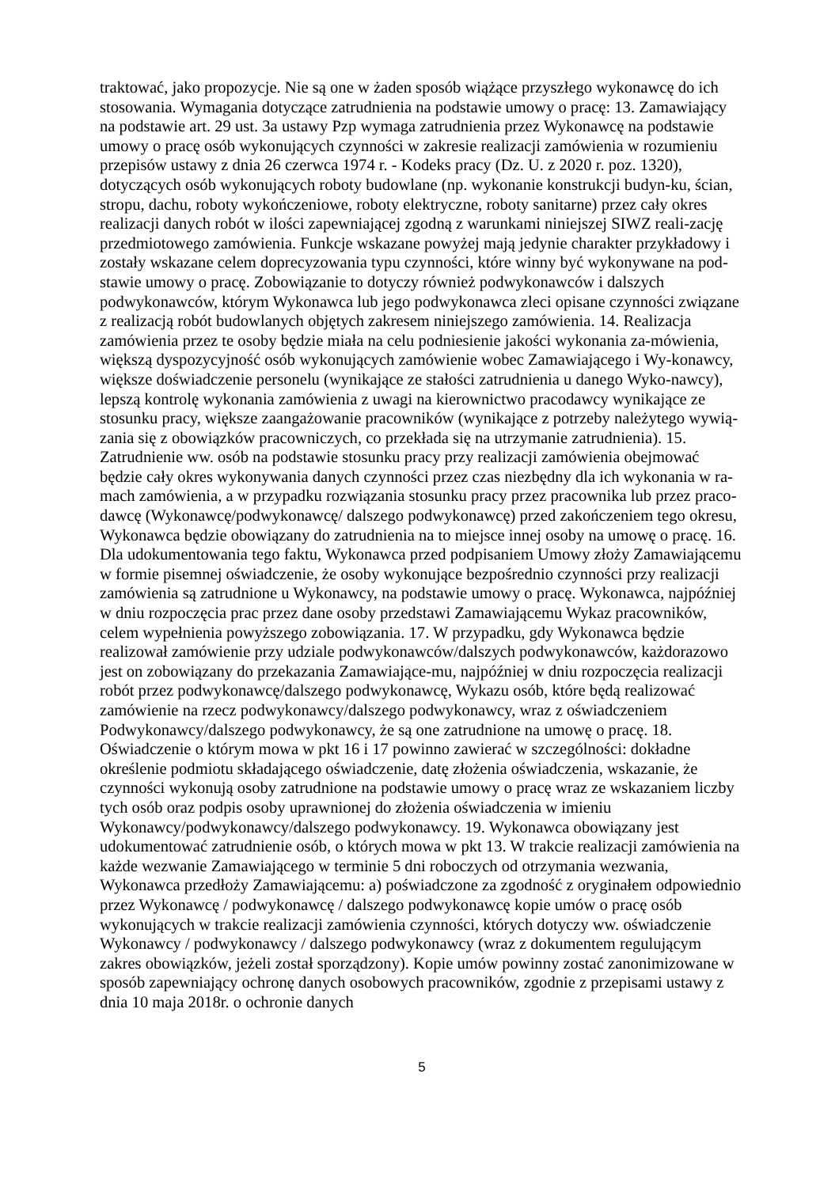traktować, jako propozycje. Nie są one w żaden sposób wiążące przyszłego wykonawcę do ich stosowania. Wymagania dotyczące zatrudnienia na podstawie umowy o pracę: 13. Zamawiający na podstawie art. 29 ust. 3a ustawy Pzp wymaga zatrudnienia przez Wykonawcę na podstawie umowy o pracę osób wykonujących czynności w zakresie realizacji zamówienia w rozumieniu przepisów ustawy z dnia 26 czerwca 1974 r. - Kodeks pracy (Dz. U. z 2020 r. poz. 1320), dotyczących osób wykonujących roboty budowlane (np. wykonanie konstrukcji budyn-ku, ścian, stropu, dachu, roboty wykończeniowe, roboty elektryczne, roboty sanitarne) przez cały okres realizacji danych robót w ilości zapewniającej zgodną z warunkami niniejszej SIWZ reali-zację przedmiotowego zamówienia. Funkcje wskazane powyżej mają jedynie charakter przykładowy i zostały wskazane celem doprecyzowania typu czynności, które winny być wykonywane na pod-stawie umowy o pracę. Zobowiązanie to dotyczy również podwykonawców i dalszych podwykonawców, którym Wykonawca lub jego podwykonawca zleci opisane czynności związane z realizacją robót budowlanych objętych zakresem niniejszego zamówienia. 14. Realizacja zamówienia przez te osoby będzie miała na celu podniesienie jakości wykonania za-mówienia, większą dyspozycyjność osób wykonujących zamówienie wobec Zamawiającego i Wy-konawcy, większe doświadczenie personelu (wynikające ze stałości zatrudnienia u danego Wyko-nawcy), lepszą kontrolę wykonania zamówienia z uwagi na kierownictwo pracodawcy wynikające ze stosunku pracy, większe zaangażowanie pracowników (wynikające z potrzeby należytego wywią-zania się z obowiązków pracowniczych, co przekłada się na utrzymanie zatrudnienia). 15. Zatrudnienie ww. osób na podstawie stosunku pracy przy realizacji zamówienia obejmować będzie cały okres wykonywania danych czynności przez czas niezbędny dla ich wykonania w ra-mach zamówienia, a w przypadku rozwiązania stosunku pracy przez pracownika lub przez praco-dawcę (Wykonawcę/podwykonawcę/ dalszego podwykonawcę) przed zakończeniem tego okresu, Wykonawca będzie obowiązany do zatrudnienia na to miejsce innej osoby na umowę o pracę. 16. Dla udokumentowania tego faktu, Wykonawca przed podpisaniem Umowy złoży Zamawiającemu w formie pisemnej oświadczenie, że osoby wykonujące bezpośrednio czynności przy realizacji zamówienia są zatrudnione u Wykonawcy, na podstawie umowy o pracę. Wykonawca, najpóźniej w dniu rozpoczęcia prac przez dane osoby przedstawi Zamawiającemu Wykaz pracowników, celem wypełnienia powyższego zobowiązania. 17. W przypadku, gdy Wykonawca będzie realizował zamówienie przy udziale podwykonawców/dalszych podwykonawców, każdorazowo jest on zobowiązany do przekazania Zamawiające-mu, najpóźniej w dniu rozpoczęcia realizacji robót przez podwykonawcę/dalszego podwykonawcę, Wykazu osób, które będą realizować zamówienie na rzecz podwykonawcy/dalszego podwykonawcy, wraz z oświadczeniem Podwykonawcy/dalszego podwykonawcy, że są one zatrudnione na umowę o pracę. 18. Oświadczenie o którym mowa w pkt 16 i 17 powinno zawierać w szczególności: dokładne określenie podmiotu składającego oświadczenie, datę złożenia oświadczenia, wskazanie, że czynności wykonują osoby zatrudnione na podstawie umowy o pracę wraz ze wskazaniem liczby tych osób oraz podpis osoby uprawnionej do złożenia oświadczenia w imieniu Wykonawcy/podwykonawcy/dalszego podwykonawcy. 19. Wykonawca obowiązany jest udokumentować zatrudnienie osób, o których mowa w pkt 13. W trakcie realizacji zamówienia na każde wezwanie Zamawiającego w terminie 5 dni roboczych od otrzymania wezwania, Wykonawca przedłoży Zamawiającemu: a) poświadczone za zgodność z oryginałem odpowiednio przez Wykonawcę / podwykonawcę / dalszego podwykonawcę kopie umów o pracę osób wykonujących w trakcie realizacji zamówienia czynności, których dotyczy ww. oświadczenie Wykonawcy / podwykonawcy / dalszego podwykonawcy (wraz z dokumentem regulującym zakres obowiązków, jeżeli został sporządzony). Kopie umów powinny zostać zanonimizowane w sposób zapewniający ochronę danych osobowych pracowników, zgodnie z przepisami ustawy z dnia 10 maja 2018r. o ochronie danych
5